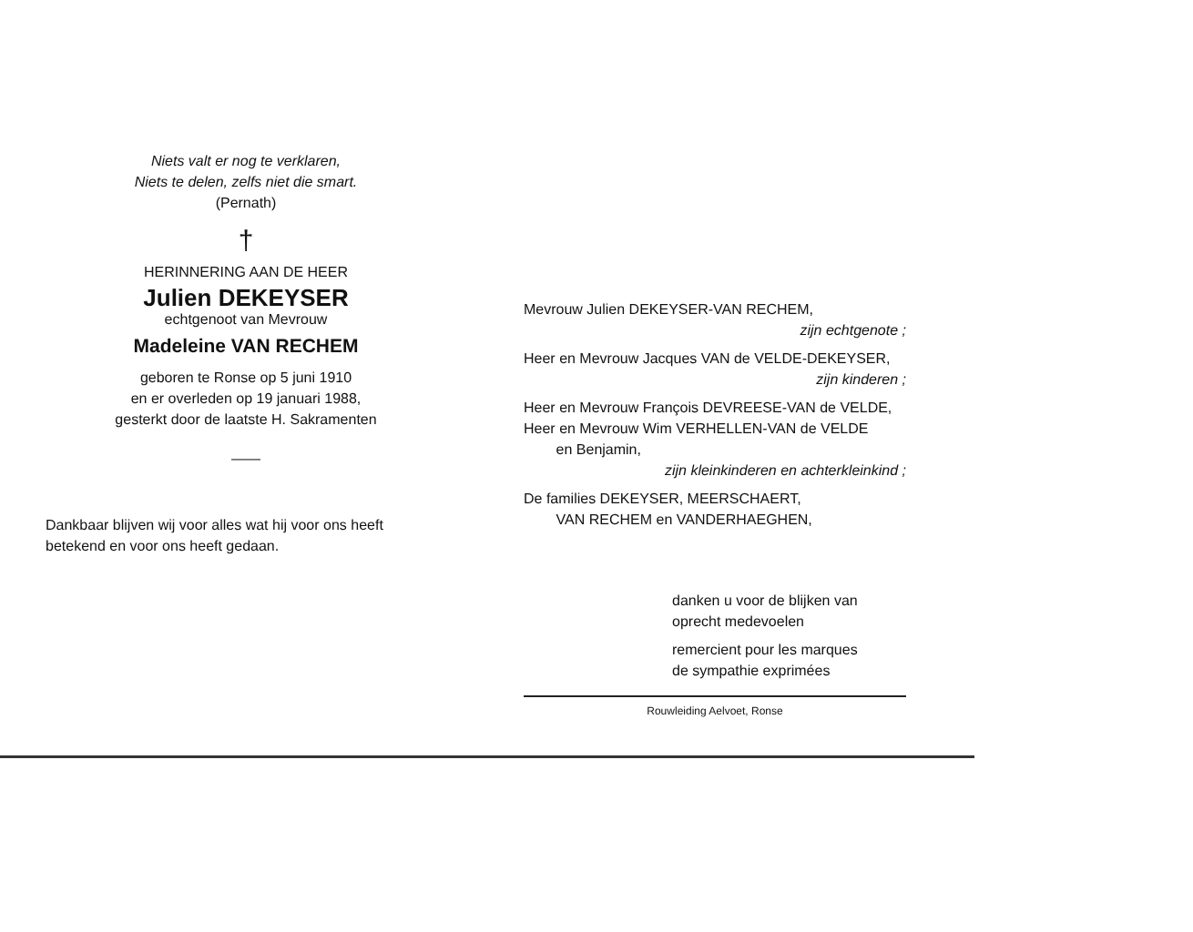Niets valt er nog te verklaren,
Niets te delen, zelfs niet die smart.
(Pernath)
†
HERINNERING AAN DE HEER
Julien DEKEYSER
echtgenoot van Mevrouw
Madeleine VAN RECHEM
geboren te Ronse op 5 juni 1910
en er overleden op 19 januari 1988,
gesterkt door de laatste H. Sakramenten
——
Dankbaar blijven wij voor alles wat hij voor ons heeft betekend en voor ons heeft gedaan.
Mevrouw Julien DEKEYSER-VAN RECHEM,
zijn echtgenote ;
Heer en Mevrouw Jacques VAN de VELDE-DEKEYSER,
zijn kinderen ;
Heer en Mevrouw François DEVREESE-VAN de VELDE,
Heer en Mevrouw Wim VERHELLEN-VAN de VELDE
en Benjamin,
zijn kleinkinderen en achterkleinkind ;
De families DEKEYSER, MEERSCHAERT,
VAN RECHEM en VANDERHAEGHEN,
danken u voor de blijken van
oprecht medevoelen
remercient pour les marques
de sympathie exprimées
Rouwleiding Aelvoet, Ronse